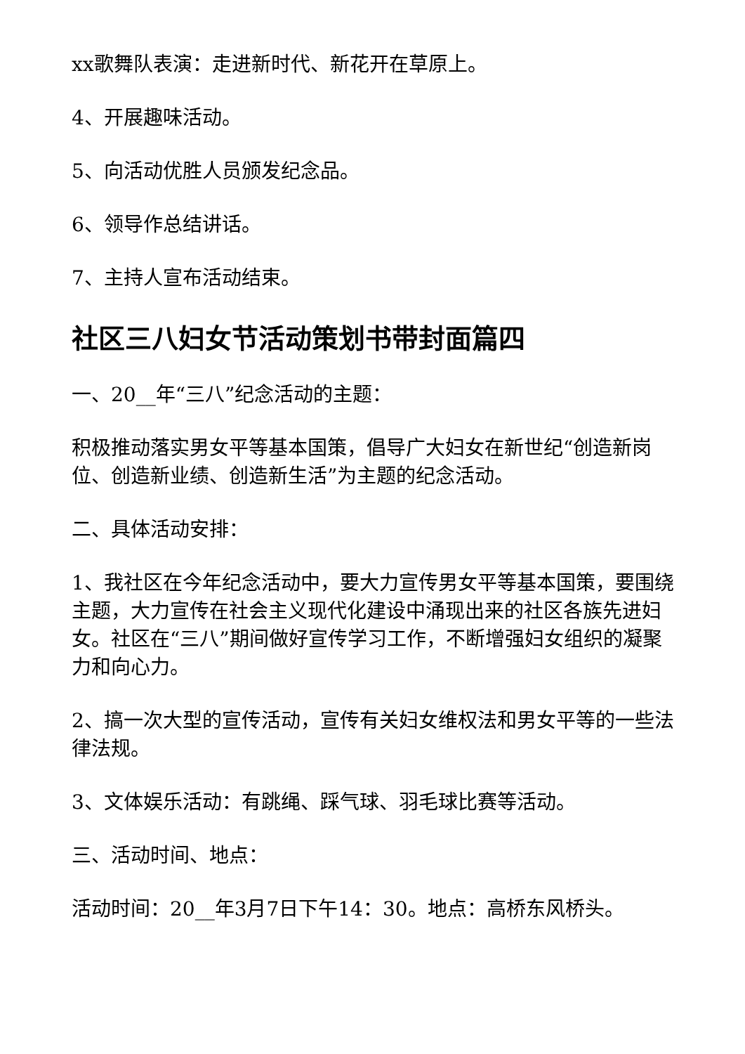xx歌舞队表演：走进新时代、新花开在草原上。
4、开展趣味活动。
5、向活动优胜人员颁发纪念品。
6、领导作总结讲话。
7、主持人宣布活动结束。
社区三八妇女节活动策划书带封面篇四
一、20__年“三八”纪念活动的主题：
积极推动落实男女平等基本国策，倡导广大妇女在新世纪“创造新岗位、创造新业绩、创造新生活”为主题的纪念活动。
二、具体活动安排：
1、我社区在今年纪念活动中，要大力宣传男女平等基本国策，要围绕主题，大力宣传在社会主义现代化建设中涌现出来的社区各族先进妇女。社区在“三八”期间做好宣传学习工作，不断增强妇女组织的凝聚力和向心力。
2、搞一次大型的宣传活动，宣传有关妇女维权法和男女平等的一些法律法规。
3、文体娱乐活动：有跳绳、踩气球、羽毛球比赛等活动。
三、活动时间、地点：
活动时间：20__年3月7日下午14：30。地点：高桥东风桥头。